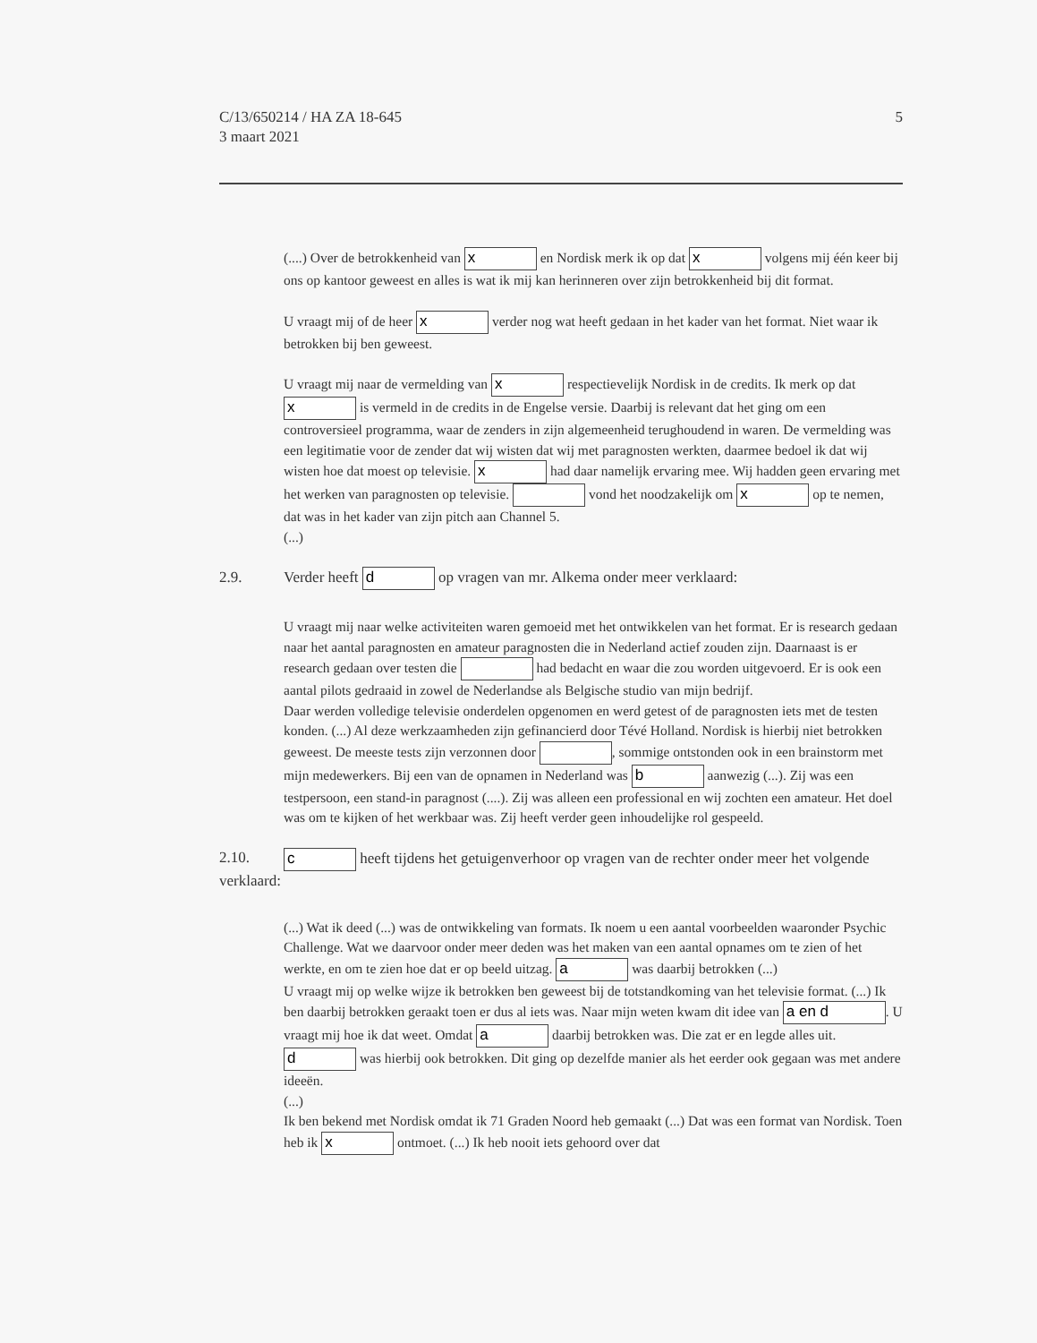C/13/650214 / HA ZA 18-645
3 maart 2021
5
(....) Over de betrokkenheid van x en Nordisk merk ik op dat x volgens mij één keer bij ons op kantoor geweest en alles is wat ik mij kan herinneren over zijn betrokkenheid bij dit format.
U vraagt mij of de heer x verder nog wat heeft gedaan in het kader van het format. Niet waar ik betrokken bij ben geweest.
U vraagt mij naar de vermelding van x respectievelijk Nordisk in de credits. Ik merk op dat x is vermeld in de credits in de Engelse versie. Daarbij is relevant dat het ging om een controversieel programma, waar de zenders in zijn algemeenheid terughoudend in waren. De vermelding was een legitimatie voor de zender dat wij wisten dat wij met paragnosten werkten, daarmee bedoel ik dat wij wisten hoe dat moest op televisie. x had daar namelijk ervaring mee. Wij hadden geen ervaring met het werken van paragnosten op televisie. vond het noodzakelijk om x op te nemen, dat was in het kader van zijn pitch aan Channel 5.
(...)
2.9. Verder heeft d op vragen van mr. Alkema onder meer verklaard:
U vraagt mij naar welke activiteiten waren gemoeid met het ontwikkelen van het format. Er is research gedaan naar het aantal paragnosten en amateur paragnosten die in Nederland actief zouden zijn. Daarnaast is er research gedaan over testen die had bedacht en waar die zou worden uitgevoerd. Er is ook een aantal pilots gedraaid in zowel de Nederlandse als Belgische studio van mijn bedrijf.
Daar werden volledige televisie onderdelen opgenomen en werd getest of de paragnosten iets met de testen konden. (...) Al deze werkzaamheden zijn gefinancierd door Tévé Holland. Nordisk is hierbij niet betrokken geweest. De meeste tests zijn verzonnen door , sommige ontstonden ook in een brainstorm met mijn medewerkers. Bij een van de opnamen in Nederland was b aanwezig (...). Zij was een testpersoon, een stand-in paragnost (....). Zij was alleen een professional en wij zochten een amateur. Het doel was om te kijken of het werkbaar was. Zij heeft verder geen inhoudelijke rol gespeeld.
2.10. c heeft tijdens het getuigenverhoor op vragen van de rechter onder meer het volgende verklaard:
(...) Wat ik deed (...) was de ontwikkeling van formats. Ik noem u een aantal voorbeelden waaronder Psychic Challenge. Wat we daarvoor onder meer deden was het maken van een aantal opnames om te zien of het werkte, en om te zien hoe dat er op beeld uitzag. a was daarbij betrokken (...)
U vraagt mij op welke wijze ik betrokken ben geweest bij de totstandkoming van het televisie format. (...) Ik ben daarbij betrokken geraakt toen er dus al iets was. Naar mijn weten kwam dit idee van a en d. U vraagt mij hoe ik dat weet. Omdat a daarbij betrokken was. Die zat er en legde alles uit. d was hierbij ook betrokken. Dit ging op dezelfde manier als het eerder ook gegaan was met andere ideeën.
(...)
Ik ben bekend met Nordisk omdat ik 71 Graden Noord heb gemaakt (...) Dat was een format van Nordisk. Toen heb ik x ontmoet. (...) Ik heb nooit iets gehoord over dat